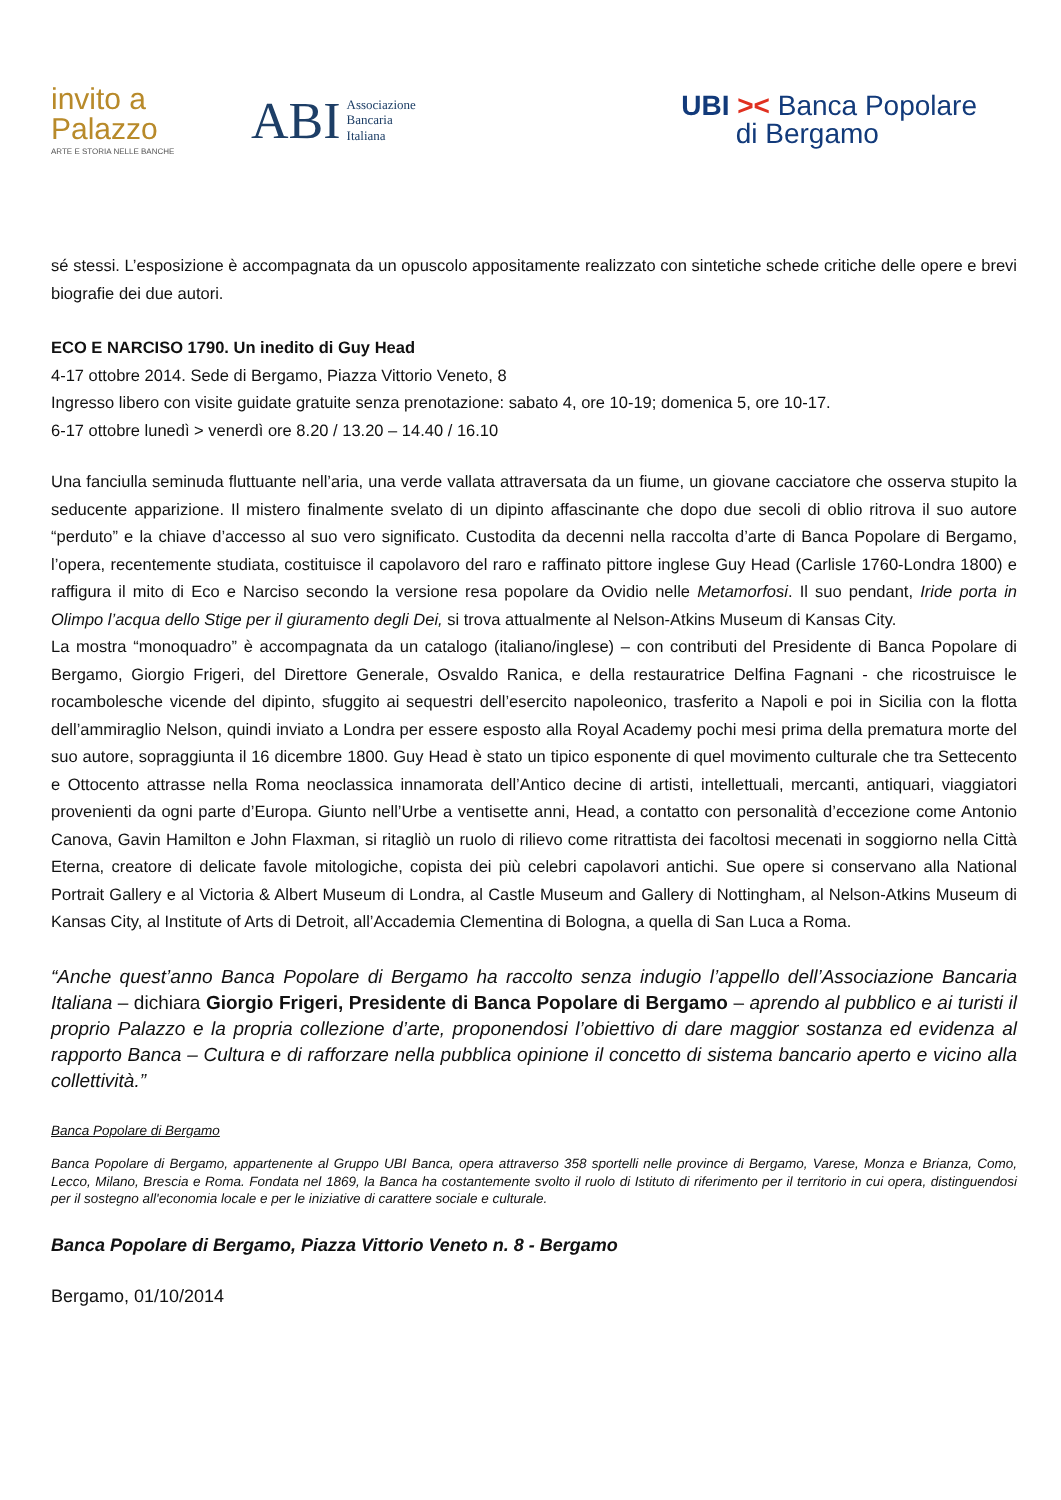invito a
Palazzo
ARTE E STORIA NELLE BANCHE
ABI Associazione
Bancaria
Italiana
UBI >< Banca Popolare
di Bergamo
sé stessi. L’esposizione è accompagnata da un opuscolo appositamente realizzato con sintetiche schede critiche delle opere e brevi biografie dei due autori.
ECO E NARCISO 1790. Un inedito di Guy Head
4-17 ottobre 2014. Sede di Bergamo, Piazza Vittorio Veneto, 8
Ingresso libero con visite guidate gratuite senza prenotazione: sabato 4, ore 10-19; domenica 5, ore 10-17.
6-17 ottobre lunedì > venerdì ore 8.20 / 13.20 – 14.40 / 16.10
Una fanciulla seminuda fluttuante nell’aria, una verde vallata attraversata da un fiume, un giovane cacciatore che osserva stupito la seducente apparizione. Il mistero finalmente svelato di un dipinto affascinante che dopo due secoli di oblio ritrova il suo autore “perduto” e la chiave d’accesso al suo vero significato. Custodita da decenni nella raccolta d’arte di Banca Popolare di Bergamo, l’opera, recentemente studiata, costituisce il capolavoro del raro e raffinato pittore inglese Guy Head (Carlisle 1760-Londra 1800) e raffigura il mito di Eco e Narciso secondo la versione resa popolare da Ovidio nelle Metamorfosi. Il suo pendant, Iride porta in Olimpo l’acqua dello Stige per il giuramento degli Dei, si trova attualmente al Nelson-Atkins Museum di Kansas City.
La mostra “monoquadro” è accompagnata da un catalogo (italiano/inglese) – con contributi del Presidente di Banca Popolare di Bergamo, Giorgio Frigeri, del Direttore Generale, Osvaldo Ranica, e della restauratrice Delfina Fagnani - che ricostruisce le rocambolesche vicende del dipinto, sfuggito ai sequestri dell’esercito napoleonico, trasferito a Napoli e poi in Sicilia con la flotta dell’ammiraglio Nelson, quindi inviato a Londra per essere esposto alla Royal Academy pochi mesi prima della prematura morte del suo autore, sopraggiunta il 16 dicembre 1800. Guy Head è stato un tipico esponente di quel movimento culturale che tra Settecento e Ottocento attrasse nella Roma neoclassica innamorata dell’Antico decine di artisti, intellettuali, mercanti, antiquari, viaggiatori provenienti da ogni parte d’Europa. Giunto nell’Urbe a ventisette anni, Head, a contatto con personalità d’eccezione come Antonio Canova, Gavin Hamilton e John Flaxman, si ritagliò un ruolo di rilievo come ritrattista dei facoltosi mecenati in soggiorno nella Città Eterna, creatore di delicate favole mitologiche, copista dei più celebri capolavori antichi. Sue opere si conservano alla National Portrait Gallery e al Victoria & Albert Museum di Londra, al Castle Museum and Gallery di Nottingham, al Nelson-Atkins Museum di Kansas City, al Institute of Arts di Detroit, all’Accademia Clementina di Bologna, a quella di San Luca a Roma.
“Anche quest’anno Banca Popolare di Bergamo ha raccolto senza indugio l’appello dell’Associazione Bancaria Italiana – dichiara Giorgio Frigeri, Presidente di Banca Popolare di Bergamo – aprendo al pubblico e ai turisti il proprio Palazzo e la propria collezione d’arte, proponendosi l’obiettivo di dare maggior sostanza ed evidenza al rapporto Banca – Cultura e di rafforzare nella pubblica opinione il concetto di sistema bancario aperto e vicino alla collettività.”
Banca Popolare di Bergamo
Banca Popolare di Bergamo, appartenente al Gruppo UBI Banca, opera attraverso 358 sportelli nelle province di Bergamo, Varese, Monza e Brianza, Como, Lecco, Milano, Brescia e Roma. Fondata nel 1869, la Banca ha costantemente svolto il ruolo di Istituto di riferimento per il territorio in cui opera, distinguendosi per il sostegno all'economia locale e per le iniziative di carattere sociale e culturale.
Banca Popolare di Bergamo, Piazza Vittorio Veneto n. 8 - Bergamo
Bergamo, 01/10/2014